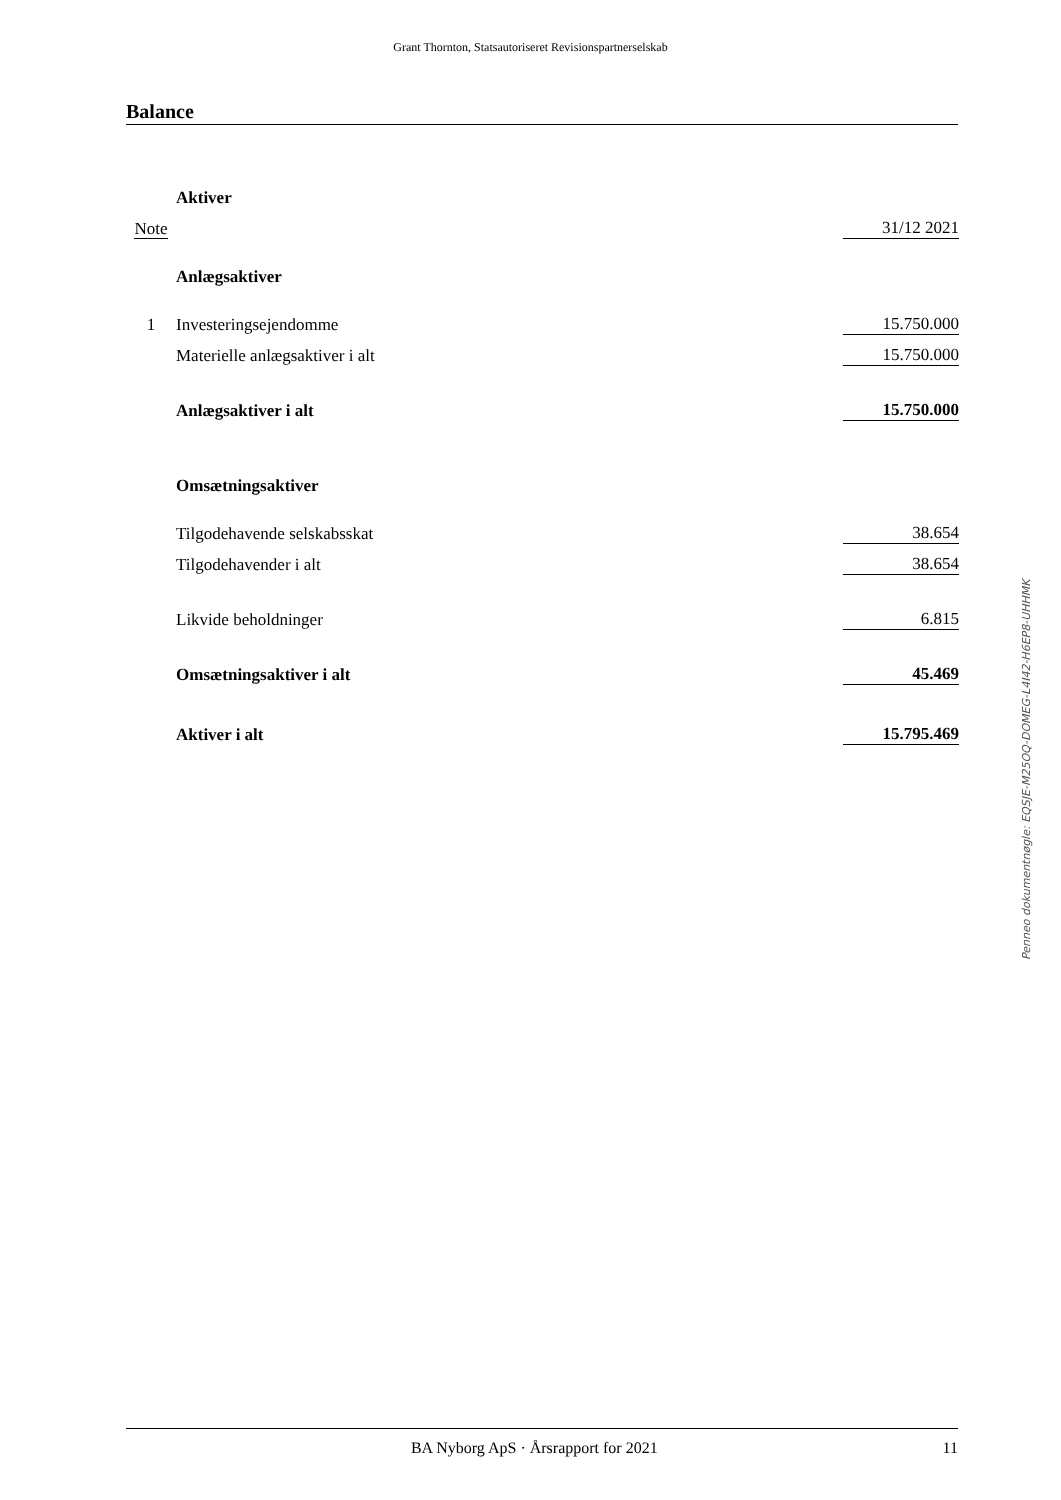Grant Thornton, Statsautoriseret Revisionspartnerselskab
Balance
| | Aktiver | |
| Note | | 31/12 2021 |
| | Anlægsaktiver | |
| 1 | Investeringsejendomme | 15.750.000 |
| | Materielle anlægsaktiver i alt | 15.750.000 |
| | Anlægsaktiver i alt | 15.750.000 |
| | Omsætningsaktiver | |
| | Tilgodehavende selskabsskat | 38.654 |
| | Tilgodehavender i alt | 38.654 |
| | Likvide beholdninger | 6.815 |
| | Omsætningsaktiver i alt | 45.469 |
| | Aktiver i alt | 15.795.469 |
Penneo dokumentnøgle: EQSJE-M25OQ-DOMEG-L4I42-H6EP8-UHHMK
BA Nyborg ApS · Årsrapport for 2021 11